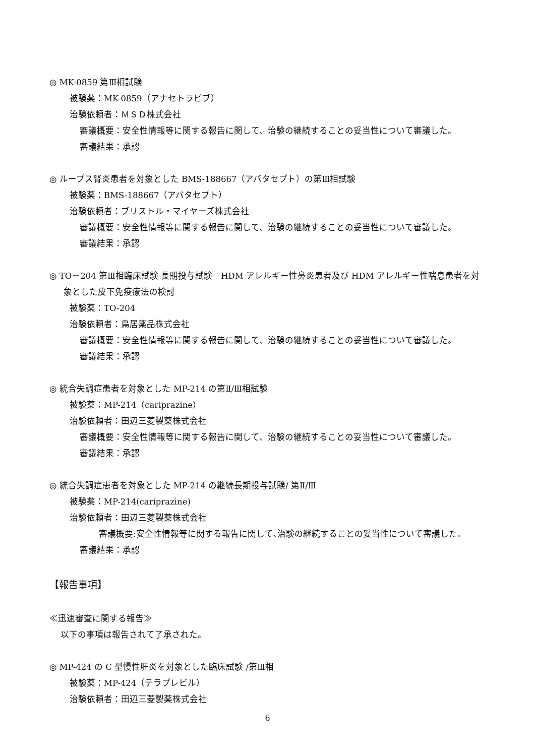◎ MK-0859 第Ⅲ相試験
被験薬：MK-0859（アナセトラピブ）
治験依頼者：ＭＳＤ株式会社
審議概要：安全性情報等に関する報告に関して、治験の継続することの妥当性について審議した。
審議結果：承認
◎ ループス腎炎患者を対象とした BMS-188667（アバタセプト）の第Ⅲ相試験
被験薬：BMS-188667（アバタセプト）
治験依頼者：ブリストル・マイヤーズ株式会社
審議概要：安全性情報等に関する報告に関して、治験の継続することの妥当性について審議した。
審議結果：承認
◎ TO－204 第Ⅲ相臨床試験 長期投与試験　HDM アレルギー性鼻炎患者及び HDM アレルギー性喘息患者を対
象とした皮下免疫療法の検討
被験薬：TO-204
治験依頼者：鳥居薬品株式会社
審議概要：安全性情報等に関する報告に関して、治験の継続することの妥当性について審議した。
審議結果：承認
◎ 統合失調症患者を対象とした MP-214 の第Ⅱ/Ⅲ相試験
被験薬：MP-214（cariprazine）
治験依頼者：田辺三菱製薬株式会社
審議概要：安全性情報等に関する報告に関して、治験の継続することの妥当性について審議した。
審議結果：承認
◎ 統合失調症患者を対象とした MP-214 の継続長期投与試験/ 第Ⅱ/Ⅲ
被験薬：MP-214(cariprazine)
治験依頼者：田辺三菱製薬株式会社
審議概要:安全性情報等に関する報告に関して､治験の継続することの妥当性について審議した｡
審議結果：承認
【報告事項】
≪迅速審査に関する報告≫
以下の事項は報告されて了承された。
◎ MP-424 の C 型慢性肝炎を対象とした臨床試験 /第Ⅲ相
被験薬：MP-424（テラプレビル）
治験依頼者：田辺三菱製薬株式会社
6